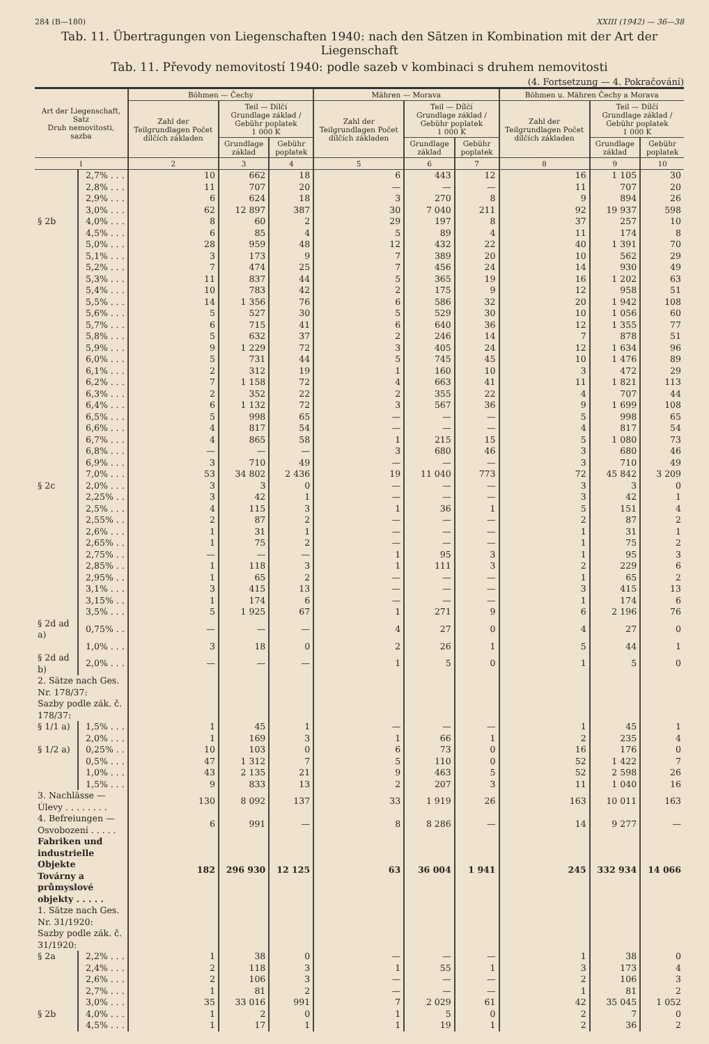284 (B—180) XXIII (1942) — 36—38
Tab. 11. Übertragungen von Liegenschaften 1940: nach den Sätzen in Kombination mit der Art der Liegenschaft
Tab. 11. Převody nemovitostí 1940: podle sazeb v kombinaci s druhem nemovitosti
(4. Fortsetzung — 4. Pokračování)
| Art der Liegenschaft, Satz Druh nemovitosti, sazba | | Böhmen — Čechy | | | Mähren — Morava | | | Böhmen u. Mähren Čechy a Morava | | |
| --- | --- | --- | --- | --- | --- | --- | --- | --- | --- | --- |
| | | Zahl der Teilgrundlagen Počet dílčích základen | Teil — Dílčí Grundlage základ / Gebühr poplatek 1 000 K | | Zahl der Teilgrundlagen Počet dílčích základen | Teil — Dílčí Grundlage základ / Gebühr poplatek 1 000 K | | Zahl der Teilgrundlagen Počet dílčích základen | Teil — Dílčí Grundlage základ / Gebühr poplatek 1 000 K | |
| | | | Grundlage základ | Gebühr poplatek | | Grundlage základ | Gebühr poplatek | | Grundlage základ | Gebühr poplatek |
| 1 | | 2 | 3 | 4 | 5 | 6 | 7 | 8 | 9 | 10 |
| | 2,7% . . . | 10 | 662 | 18 | 6 | 443 | 12 | 16 | 1 105 | 30 |
| | 2,8% . . . | 11 | 707 | 20 | — | — | — | 11 | 707 | 20 |
| | 2,9% . . . | 6 | 624 | 18 | 3 | 270 | 8 | 9 | 894 | 26 |
| | 3,0% . . . | 62 | 12 897 | 387 | 30 | 7 040 | 211 | 92 | 19 937 | 598 |
| § 2b | 4,0% . . . | 8 | 60 | 2 | 29 | 197 | 8 | 37 | 257 | 10 |
| | 4,5% . . . | 6 | 85 | 4 | 5 | 89 | 4 | 11 | 174 | 8 |
| | 5,0% . . . | 28 | 959 | 48 | 12 | 432 | 22 | 40 | 1 391 | 70 |
| | 5,1% . . . | 3 | 173 | 9 | 7 | 389 | 20 | 10 | 562 | 29 |
| | 5,2% . . . | 7 | 474 | 25 | 7 | 456 | 24 | 14 | 930 | 49 |
| | 5,3% . . . | 11 | 837 | 44 | 5 | 365 | 19 | 16 | 1 202 | 63 |
| | 5,4% . . . | 10 | 783 | 42 | 2 | 175 | 9 | 12 | 958 | 51 |
| | 5,5% . . . | 14 | 1 356 | 76 | 6 | 586 | 32 | 20 | 1 942 | 108 |
| | 5,6% . . . | 5 | 527 | 30 | 5 | 529 | 30 | 10 | 1 056 | 60 |
| | 5,7% . . . | 6 | 715 | 41 | 6 | 640 | 36 | 12 | 1 355 | 77 |
| | 5,8% . . . | 5 | 632 | 37 | 2 | 246 | 14 | 7 | 878 | 51 |
| | 5,9% . . . | 9 | 1 229 | 72 | 3 | 405 | 24 | 12 | 1 634 | 96 |
| | 6,0% . . . | 5 | 731 | 44 | 5 | 745 | 45 | 10 | 1 476 | 89 |
| | 6,1% . . . | 2 | 312 | 19 | 1 | 160 | 10 | 3 | 472 | 29 |
| | 6,2% . . . | 7 | 1 158 | 72 | 4 | 663 | 41 | 11 | 1 821 | 113 |
| | 6,3% . . . | 2 | 352 | 22 | 2 | 355 | 22 | 4 | 707 | 44 |
| | 6,4% . . . | 6 | 1 132 | 72 | 3 | 567 | 36 | 9 | 1 699 | 108 |
| | 6,5% . . . | 5 | 998 | 65 | — | — | — | 5 | 998 | 65 |
| | 6,6% . . . | 4 | 817 | 54 | — | — | — | 4 | 817 | 54 |
| | 6,7% . . . | 4 | 865 | 58 | 1 | 215 | 15 | 5 | 1 080 | 73 |
| | 6,8% . . . | — | — | — | 3 | 680 | 46 | 3 | 680 | 46 |
| | 6,9% . . . | 3 | 710 | 49 | — | — | — | 3 | 710 | 49 |
| | 7,0% . . . | 53 | 34 802 | 2 436 | 19 | 11 040 | 773 | 72 | 45 842 | 3 209 |
| § 2c | 2,0% . . . | 3 | 3 | 0 | — | — | — | 3 | 3 | 0 |
| | 2,25% . . | 3 | 42 | 1 | — | — | — | 3 | 42 | 1 |
| | 2,5% . . . | 4 | 115 | 3 | 1 | 36 | 1 | 5 | 151 | 4 |
| | 2,55% . . | 2 | 87 | 2 | — | — | — | 2 | 87 | 2 |
| | 2,6% . . . | 1 | 31 | 1 | — | — | — | 1 | 31 | 1 |
| | 2,65% . . | 1 | 75 | 2 | — | — | — | 1 | 75 | 2 |
| | 2,75% . . | — | — | — | 1 | 95 | 3 | 1 | 95 | 3 |
| | 2,85% . . | 1 | 118 | 3 | 1 | 111 | 3 | 2 | 229 | 6 |
| | 2,95% . . | 1 | 65 | 2 | — | — | — | 1 | 65 | 2 |
| | 3,1% . . . | 3 | 415 | 13 | — | — | — | 3 | 415 | 13 |
| | 3,15% . . | 1 | 174 | 6 | — | — | — | 1 | 174 | 6 |
| | 3,5% . . . | 5 | 1 925 | 67 | 1 | 271 | 9 | 6 | 2 196 | 76 |
| § 2d ad a) | 0,75% . . | — | — | — | 4 | 27 | 0 | 4 | 27 | 0 |
| | 1,0% . . . | 3 | 18 | 0 | 2 | 26 | 1 | 5 | 44 | 1 |
| § 2d ad b) | 2,0% . . . | — | — | — | 1 | 5 | 0 | 1 | 5 | 0 |
| 2. Sätze nach Ges. Nr. 178/37: Sazby podle zák. č. 178/37: | | | | | | | | | | |
| § 1/1 a) | 1,5% . . . | 1 | 45 | 1 | — | — | — | 1 | 45 | 1 |
| | 2,0% . . . | 1 | 169 | 3 | 1 | 66 | 1 | 2 | 235 | 4 |
| § 1/2 a) | 0,25% . . | 10 | 103 | 0 | 6 | 73 | 0 | 16 | 176 | 0 |
| | 0,5% . . . | 47 | 1 312 | 7 | 5 | 110 | 0 | 52 | 1 422 | 7 |
| | 1,0% . . . | 43 | 2 135 | 21 | 9 | 463 | 5 | 52 | 2 598 | 26 |
| | 1,5% . . . | 9 | 833 | 13 | 2 | 207 | 3 | 11 | 1 040 | 16 |
| 3. Nachlässe — Úlevy . . . . . . . . | | 130 | 8 092 | 137 | 33 | 1 919 | 26 | 163 | 10 011 | 163 |
| 4. Befreiungen — Osvobození . . . . . | | 6 | 991 | — | 8 | 8 286 | — | 14 | 9 277 | — |
| Fabriken und industrielle Objekte Továrny a průmyslové objekty . . . . . | | 182 | 296 930 | 12 125 | 63 | 36 004 | 1 941 | 245 | 332 934 | 14 066 |
| 1. Sätze nach Ges. Nr. 31/1920: Sazby podle zák. č. 31/1920: | | | | | | | | | | |
| § 2a | 2,2% . . . | 1 | 38 | 0 | — | — | — | 1 | 38 | 0 |
| | 2,4% . . . | 2 | 118 | 3 | 1 | 55 | 1 | 3 | 173 | 4 |
| | 2,6% . . . | 2 | 106 | 3 | — | — | — | 2 | 106 | 3 |
| | 2,7% . . . | 1 | 81 | 2 | — | — | — | 1 | 81 | 2 |
| | 3,0% . . . | 35 | 33 016 | 991 | 7 | 2 029 | 61 | 42 | 35 045 | 1 052 |
| § 2b | 4,0% . . . | 1 | 2 | 0 | 1 | 5 | 0 | 2 | 7 | 0 |
| | 4,5% . . . | 1 | 17 | 1 | 1 | 19 | 1 | 2 | 36 | 2 |